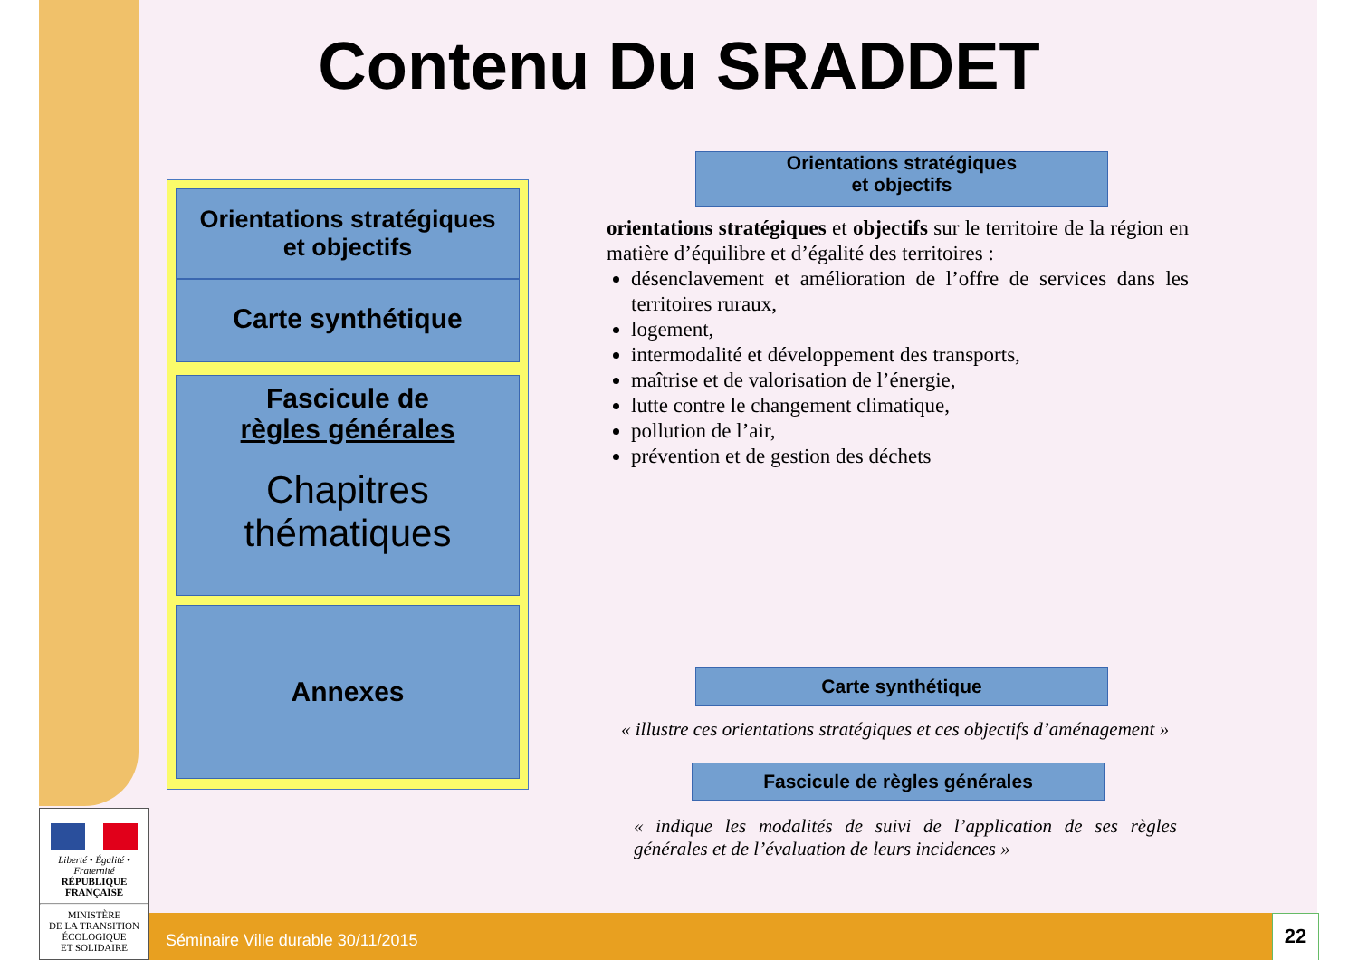Contenu Du SRADDET
Orientations stratégiques
et objectifs
Carte synthétique
Fascicule de
règles générales
Chapitres
thématiques
Annexes
Orientations stratégiques
et objectifs
orientations stratégiques et objectifs sur le territoire de la région en matière d’équilibre et d’égalité des territoires :
désenclavement et amélioration de l’offre de services dans les territoires ruraux,
logement,
intermodalité et développement des transports,
maîtrise et de valorisation de l’énergie,
lutte contre le changement climatique,
pollution de l’air,
prévention et de gestion des déchets
Carte synthétique
« illustre ces orientations stratégiques et ces objectifs d’aménagement »
Fascicule de règles générales
« indique les modalités de suivi de l’application de ses règles générales et de l’évaluation de leurs incidences »
Liberté • Égalité • Fraternité
RÉPUBLIQUE FRANÇAISE
MINISTÈRE
DE LA TRANSITION
ÉCOLOGIQUE
ET SOLIDAIRE
Séminaire Ville durable 30/11/2015 22